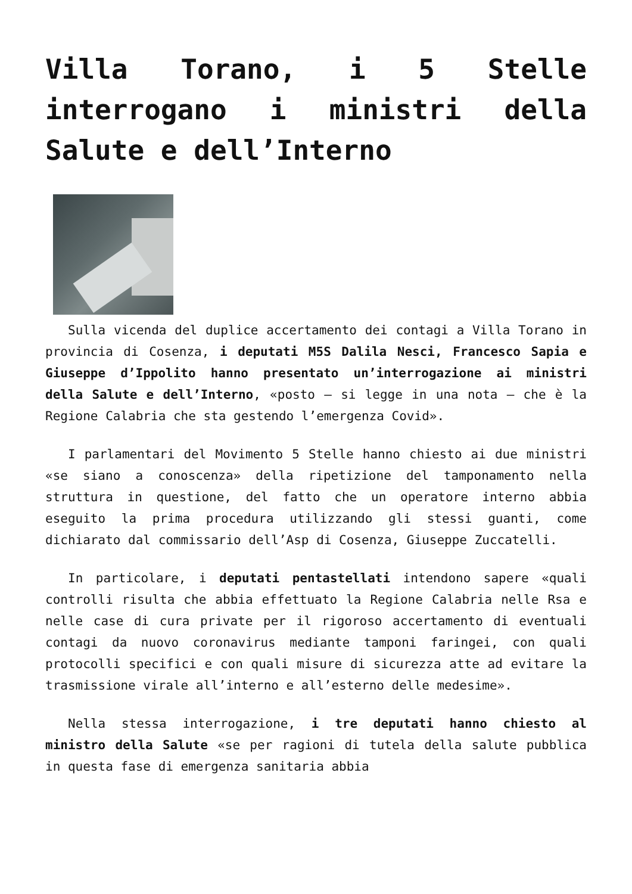Villa Torano, i 5 Stelle interrogano i ministri della Salute e dell’Interno
Sulla vicenda del duplice accertamento dei contagi a Villa Torano in provincia di Cosenza, i deputati M5S Dalila Nesci, Francesco Sapia e Giuseppe d’Ippolito hanno presentato un’interrogazione ai ministri della Salute e dell’Interno, «posto – si legge in una nota – che è la Regione Calabria che sta gestendo l’emergenza Covid».
I parlamentari del Movimento 5 Stelle hanno chiesto ai due ministri «se siano a conoscenza» della ripetizione del tamponamento nella struttura in questione, del fatto che un operatore interno abbia eseguito la prima procedura utilizzando gli stessi guanti, come dichiarato dal commissario dell’Asp di Cosenza, Giuseppe Zuccatelli.
In particolare, i deputati pentastellati intendono sapere «quali controlli risulta che abbia effettuato la Regione Calabria nelle Rsa e nelle case di cura private per il rigoroso accertamento di eventuali contagi da nuovo coronavirus mediante tamponi faringei, con quali protocolli specifici e con quali misure di sicurezza atte ad evitare la trasmissione virale all’interno e all’esterno delle medesime».
Nella stessa interrogazione, i tre deputati hanno chiesto al ministro della Salute «se per ragioni di tutela della salute pubblica in questa fase di emergenza sanitaria abbia